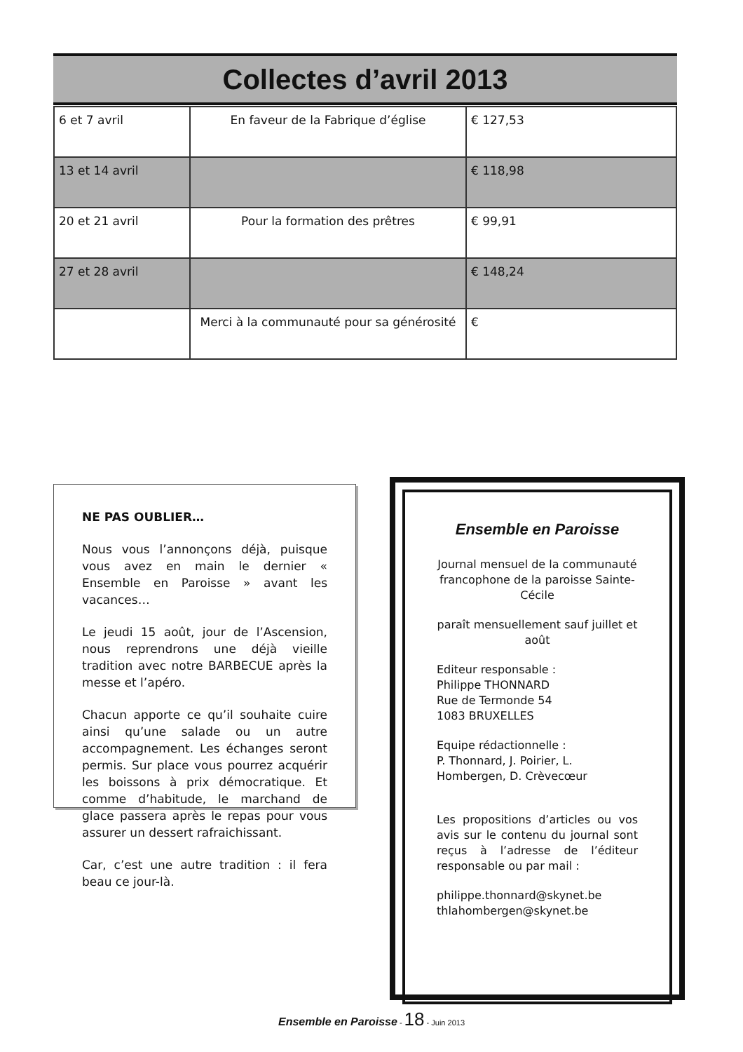Collectes d’avril 2013
| 6 et 7 avril | En faveur de la Fabrique d’église | € 127,53 |
| 13 et 14 avril | | € 118,98 |
| 20 et 21 avril | Pour la formation des prêtres | € 99,91 |
| 27 et 28 avril | | € 148,24 |
| | Merci à la communauté pour sa générosité | € |
NE PAS OUBLIER…
Nous vous l’annonçons déjà, puisque vous avez en main le dernier « Ensemble en Paroisse » avant les vacances…
Le jeudi 15 août, jour de l’Ascension, nous reprendrons une déjà vieille tradition avec notre BARBECUE après la messe et l’apéro.
Chacun apporte ce qu’il souhaite cuire ainsi qu’une salade ou un autre accompagnement. Les échanges seront permis. Sur place vous pourrez acquérir les boissons à prix démocratique. Et comme d’habitude, le marchand de glace passera après le repas pour vous assurer un dessert rafraichissant.
Car, c’est une autre tradition : il fera beau ce jour-là.
Ensemble en Paroisse
Journal mensuel de la communauté francophone de la paroisse Sainte-Cécile
paraît mensuellement sauf juillet et août
Editeur responsable :
Philippe THONNARD
Rue de Termonde 54
1083 BRUXELLES
Equipe rédactionnelle :
P. Thonnard, J. Poirier, L. Hombergen, D. Crèvecœur
Les propositions d’articles ou vos avis sur le contenu du journal sont reçus à l’adresse de l’éditeur responsable ou par mail :
philippe.thonnard@skynet.be
thlahombergen@skynet.be
Ensemble en Paroisse - 18 - Juin 2013